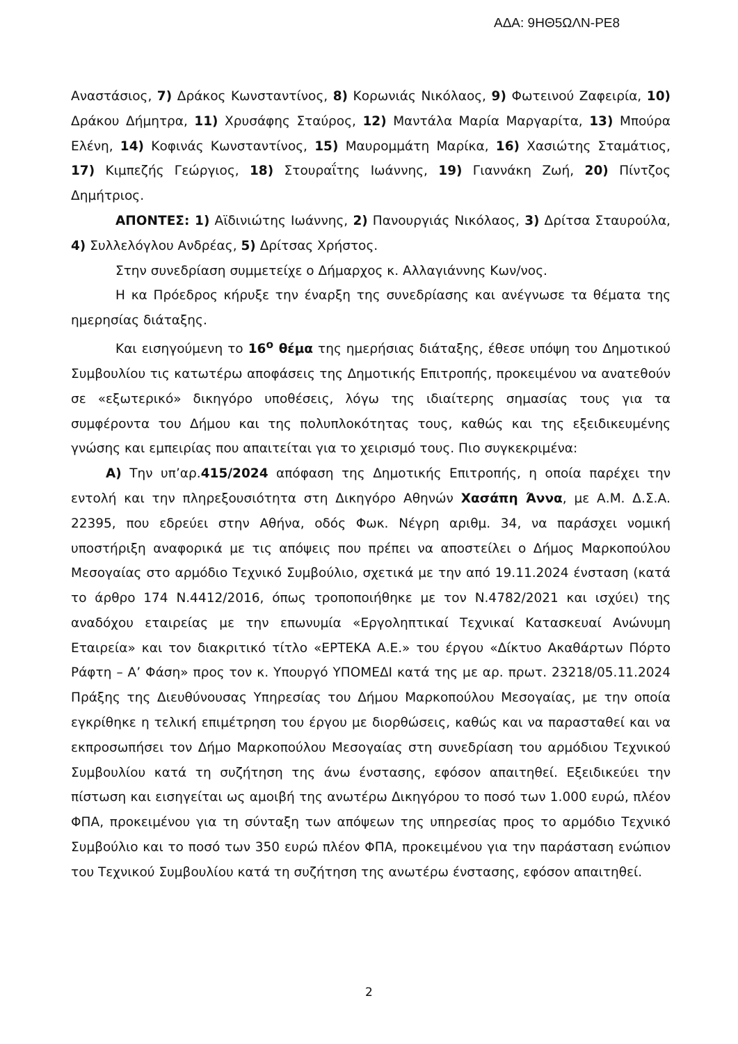ΑΔΑ: 9ΗΘ5ΩΛΝ-ΡΕ8
Αναστάσιος, 7) Δράκος Κωνσταντίνος, 8) Κορωνιάς Νικόλαος, 9) Φωτεινού Ζαφειρία, 10) Δράκου Δήμητρα, 11) Χρυσάφης Σταύρος, 12) Μαντάλα Μαρία Μαργαρίτα, 13) Μπούρα Ελένη, 14) Κοφινάς Κωνσταντίνος, 15) Μαυρομμάτη Μαρίκα, 16) Χασιώτης Σταμάτιος, 17) Κιμπεζής Γεώργιος, 18) Στουραΐτης Ιωάννης, 19) Γιαννάκη Ζωή, 20) Πίντζος Δημήτριος.
ΑΠΟΝΤΕΣ: 1) Αϊδινιώτης Ιωάννης, 2) Πανουργιάς Νικόλαος, 3) Δρίτσα Σταυρούλα, 4) Συλλελόγλου Ανδρέας, 5) Δρίτσας Χρήστος.
Στην συνεδρίαση συμμετείχε ο Δήμαρχος κ. Αλλαγιάννης Κων/νος.
Η κα Πρόεδρος κήρυξε την έναρξη της συνεδρίασης και ανέγνωσε τα θέματα της ημερησίας διάταξης.
Και εισηγούμενη το 16<sup>ο</sup> θέμα της ημερήσιας διάταξης, έθεσε υπόψη του Δημοτικού Συμβουλίου τις κατωτέρω αποφάσεις της Δημοτικής Επιτροπής, προκειμένου να ανατεθούν σε «εξωτερικό» δικηγόρο υποθέσεις, λόγω της ιδιαίτερης σημασίας τους για τα συμφέροντα του Δήμου και της πολυπλοκότητας τους, καθώς και της εξειδικευμένης γνώσης και εμπειρίας που απαιτείται για το χειρισμό τους. Πιο συγκεκριμένα:
Α) Την υπ’αρ.415/2024 απόφαση της Δημοτικής Επιτροπής, η οποία παρέχει την εντολή και την πληρεξουσιότητα στη Δικηγόρο Αθηνών Χασάπη Άννα, με Α.Μ. Δ.Σ.Α. 22395, που εδρεύει στην Αθήνα, οδός Φωκ. Νέγρη αριθμ. 34, να παράσχει νομική υποστήριξη αναφορικά με τις απόψεις που πρέπει να αποστείλει ο Δήμος Μαρκοπούλου Μεσογαίας στο αρμόδιο Τεχνικό Συμβούλιο, σχετικά με την από 19.11.2024 ένσταση (κατά το άρθρο 174 Ν.4412/2016, όπως τροποποιήθηκε με τον Ν.4782/2021 και ισχύει) της αναδόχου εταιρείας με την επωνυμία «Εργοληπτικαί Τεχνικαί Κατασκευαί Ανώνυμη Εταιρεία» και τον διακριτικό τίτλο «ΕΡΤΕΚΑ Α.Ε.» του έργου «Δίκτυο Ακαθάρτων Πόρτο Ράφτη – Α’ Φάση» προς τον κ. Υπουργό ΥΠΟΜΕΔΙ κατά της με αρ. πρωτ. 23218/05.11.2024 Πράξης της Διευθύνουσας Υπηρεσίας του Δήμου Μαρκοπούλου Μεσογαίας, με την οποία εγκρίθηκε η τελική επιμέτρηση του έργου με διορθώσεις, καθώς και να παρασταθεί και να εκπροσωπήσει τον Δήμο Μαρκοπούλου Μεσογαίας στη συνεδρίαση του αρμόδιου Τεχνικού Συμβουλίου κατά τη συζήτηση της άνω ένστασης, εφόσον απαιτηθεί. Εξειδικεύει την πίστωση και εισηγείται ως αμοιβή της ανωτέρω Δικηγόρου το ποσό των 1.000 ευρώ, πλέον ΦΠΑ, προκειμένου για τη σύνταξη των απόψεων της υπηρεσίας προς το αρμόδιο Τεχνικό Συμβούλιο και το ποσό των 350 ευρώ πλέον ΦΠΑ, προκειμένου για την παράσταση ενώπιον του Τεχνικού Συμβουλίου κατά τη συζήτηση της ανωτέρω ένστασης, εφόσον απαιτηθεί.
2